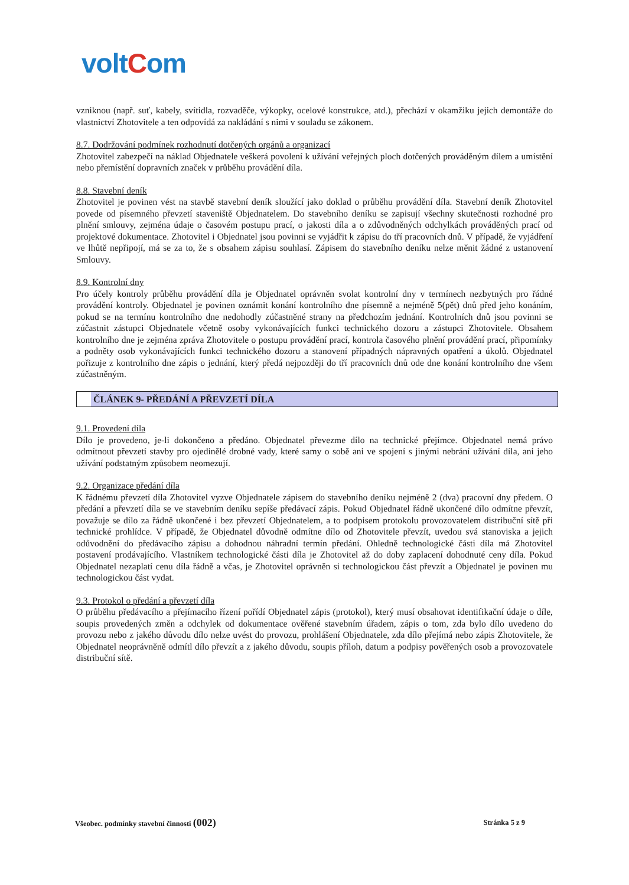voltCom
vzniknou (např. suť, kabely, svítidla, rozvaděče, výkopky, ocelové konstrukce, atd.), přechází v okamžiku jejich demontáže do vlastnictví Zhotovitele a ten odpovídá za nakládání s nimi v souladu se zákonem.
8.7. Dodržování podmínek rozhodnutí dotčených orgánů a organizací
Zhotovitel zabezpečí na náklad Objednatele veškerá povolení k užívání veřejných ploch dotčených prováděným dílem a umístění nebo přemístění dopravních značek v průběhu provádění díla.
8.8. Stavební deník
Zhotovitel je povinen vést na stavbě stavební deník sloužící jako doklad o průběhu provádění díla. Stavební deník Zhotovitel povede od písemného převzetí staveniště Objednatelem. Do stavebního deníku se zapisují všechny skutečnosti rozhodné pro plnění smlouvy, zejména údaje o časovém postupu prací, o jakosti díla a o zdůvodněných odchylkách prováděných prací od projektové dokumentace. Zhotovitel i Objednatel jsou povinni se vyjádřit k zápisu do tří pracovních dnů. V případě, že vyjádření ve lhůtě nepřipojí, má se za to, že s obsahem zápisu souhlasí. Zápisem do stavebního deníku nelze měnit žádné z ustanovení Smlouvy.
8.9. Kontrolní dny
Pro účely kontroly průběhu provádění díla je Objednatel oprávněn svolat kontrolní dny v termínech nezbytných pro řádné provádění kontroly. Objednatel je povinen oznámit konání kontrolního dne písemně a nejméně 5(pět) dnů před jeho konáním, pokud se na termínu kontrolního dne nedohodly zúčastněné strany na předchozím jednání. Kontrolních dnů jsou povinni se zúčastnit zástupci Objednatele včetně osoby vykonávajících funkci technického dozoru a zástupci Zhotovitele. Obsahem kontrolního dne je zejména zpráva Zhotovitele o postupu provádění prací, kontrola časového plnění provádění prací, připomínky a podněty osob vykonávajících funkci technického dozoru a stanovení případných nápravných opatření a úkolů. Objednatel pořizuje z kontrolního dne zápis o jednání, který předá nejpozději do tří pracovních dnů ode dne konání kontrolního dne všem zúčastněným.
ČLÁNEK 9- PŘEDÁNÍ A PŘEVZETÍ DÍLA
9.1. Provedení díla
Dílo je provedeno, je-li dokončeno a předáno. Objednatel převezme dílo na technické přejímce. Objednatel nemá právo odmítnout převzetí stavby pro ojedinělé drobné vady, které samy o sobě ani ve spojení s jinými nebrání užívání díla, ani jeho užívání podstatným způsobem neomezují.
9.2. Organizace předání díla
K řádnému převzetí díla Zhotovitel vyzve Objednatele zápisem do stavebního deníku nejméně 2 (dva) pracovní dny předem. O předání a převzetí díla se ve stavebním deníku sepíše předávací zápis. Pokud Objednatel řádně ukončené dílo odmítne převzít, považuje se dílo za řádně ukončené i bez převzetí Objednatelem, a to podpisem protokolu provozovatelem distribuční sítě při technické prohlídce. V případě, že Objednatel důvodně odmítne dílo od Zhotovitele převzít, uvedou svá stanoviska a jejich odůvodnění do předávacího zápisu a dohodnou náhradní termín předání. Ohledně technologické části díla má Zhotovitel postavení prodávajícího. Vlastníkem technologické části díla je Zhotovitel až do doby zaplacení dohodnuté ceny díla. Pokud Objednatel nezaplatí cenu díla řádně a včas, je Zhotovitel oprávněn si technologickou část převzít a Objednatel je povinen mu technologickou část vydat.
9.3. Protokol o předání a převzetí díla
O průběhu předávacího a přejímacího řízení pořídí Objednatel zápis (protokol), který musí obsahovat identifikační údaje o díle, soupis provedených změn a odchylek od dokumentace ověřené stavebním úřadem, zápis o tom, zda bylo dílo uvedeno do provozu nebo z jakého důvodu dílo nelze uvést do provozu, prohlášení Objednatele, zda dílo přejímá nebo zápis Zhotovitele, že Objednatel neoprávněně odmítl dílo převzít a z jakého důvodu, soupis příloh, datum a podpisy pověřených osob a provozovatele distribuční sítě.
Všeobec. podmínky stavební činnosti (002)
Stránka 5 z 9